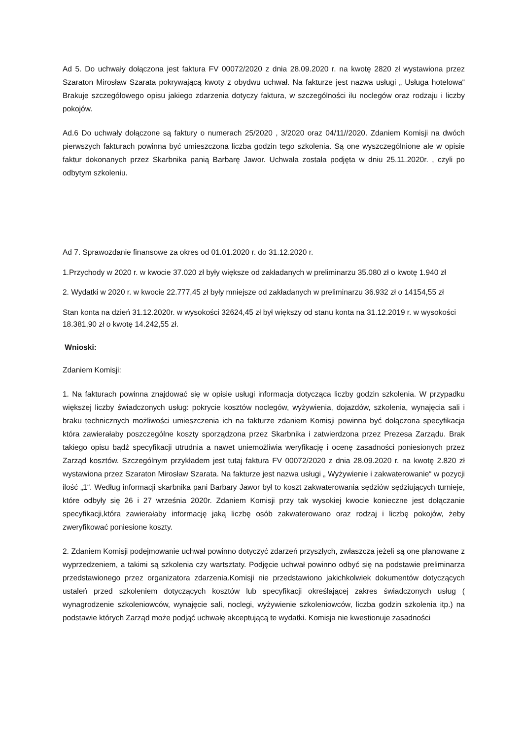Ad 5. Do uchwały dołączona jest faktura FV 00072/2020 z dnia 28.09.2020 r. na kwotę 2820 zł wystawiona przez Szaraton Mirosław Szarata pokrywającą kwoty z obydwu uchwał. Na fakturze jest nazwa usługi „ Usługa hotelowa“ Brakuje szczegółowego opisu jakiego zdarzenia dotyczy faktura, w szczególności ilu noclegów oraz rodzaju i liczby pokojów.
Ad.6 Do uchwały dołączone są faktury o numerach 25/2020 , 3/2020 oraz 04/11//2020. Zdaniem Komisji na dwóch pierwszych fakturach powinna być umieszczona liczba godzin tego szkolenia. Są one wyszczególnione ale w opisie faktur dokonanych przez Skarbnika panią Barbarę Jawor. Uchwała została podjęta w dniu 25.11.2020r. , czyli po odbytym szkoleniu.
Ad 7. Sprawozdanie finansowe za okres od 01.01.2020 r. do 31.12.2020 r.
1.Przychody w 2020 r. w kwocie 37.020 zł były większe od zakładanych w preliminarzu 35.080 zł o kwotę 1.940 zł
2. Wydatki w 2020 r. w kwocie 22.777,45 zł były mniejsze od zakładanych w preliminarzu 36.932 zł o 14154,55 zł
Stan konta na dzień 31.12.2020r. w wysokości 32624,45 zł był większy od stanu konta na 31.12.2019 r. w wysokości 18.381,90 zł o kwotę 14.242,55 zł.
Wnioski:
Zdaniem Komisji:
1. Na fakturach powinna znajdować się w opisie usługi informacja dotycząca liczby godzin szkolenia. W przypadku większej liczby świadczonych usług: pokrycie kosztów noclegów, wyżywienia, dojazdów, szkolenia, wynajęcia sali i braku technicznych możliwości umieszczenia ich na fakturze zdaniem Komisji powinna być dołączona specyfikacja która zawierałaby poszczególne koszty sporządzona przez Skarbnika i zatwierdzona przez Prezesa Zarządu. Brak takiego opisu bądź specyfikacji utrudnia a nawet uniemożliwia weryfikację i ocenę zasadności poniesionych przez Zarząd kosztów. Szczególnym przykładem jest tutaj faktura FV 00072/2020 z dnia 28.09.2020 r. na kwotę 2.820 zł wystawiona przez Szaraton Mirosław Szarata. Na fakturze jest nazwa usługi „ Wyżywienie i zakwaterowanie“ w pozycji ilość „1“. Według informacji skarbnika pani Barbary Jawor był to koszt zakwaterowania sędziów sędziujących turnieje, które odbyły się 26 i 27 września 2020r. Zdaniem Komisji przy tak wysokiej kwocie konieczne jest dołączanie specyfikacji,która zawierałaby informację jaką liczbę osób zakwaterowano oraz rodzaj i liczbę pokojów, żeby zweryfikować poniesione koszty.
2. Zdaniem Komisji podejmowanie uchwał powinno dotyczyć zdarzeń przyszłych, zwłaszcza jeżeli są one planowane z wyprzedzeniem, a takimi są szkolenia czy wartsztaty. Podjęcie uchwał powinno odbyć się na podstawie preliminarza przedstawionego przez organizatora zdarzenia.Komisji nie przedstawiono jakichkolwiek dokumentów dotyczących ustaleń przed szkoleniem dotyczących kosztów lub specyfikacji określającej zakres świadczonych usług ( wynagrodzenie szkoleniowców, wynajęcie sali, noclegi, wyżywienie szkoleniowców, liczba godzin szkolenia itp.) na podstawie których Zarząd może podjąć uchwałę akceptującą te wydatki. Komisja nie kwestionuje zasadności